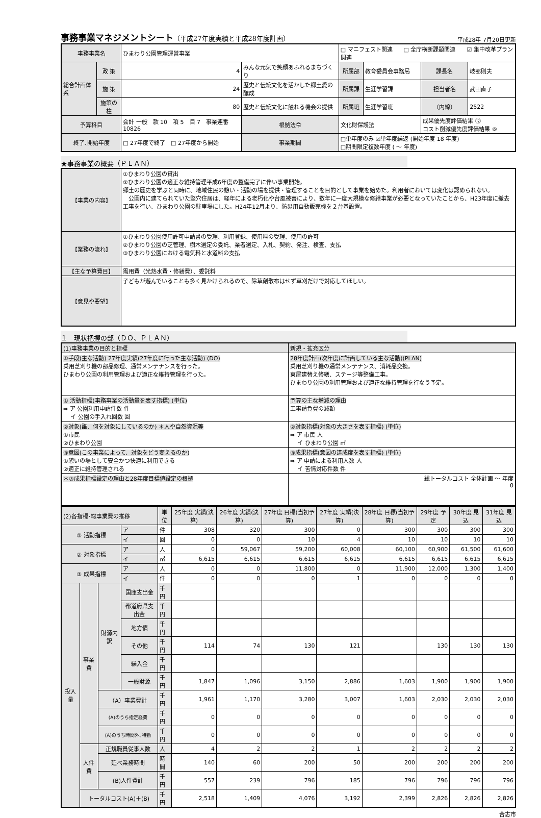事務事業マネジメントシート（平成27年度実績と平成28年度計画）
平成28年 7月20日更新
| 事務事業名 | | ひまわり公園管理運営事業 | | | □ マニフェスト関連 □ 全庁横断課題関連 ☑ 集中改革プラン関連 | | | |
| 総合計画体系 | 政 策 | 4 | みんな元気で笑顔あふれるまちづくり | | 所属部 | 教育委員会事務局 | 課長名 | 岐部則夫 |
| | 施 策 | 24 | 歴史と伝統文化を活かした郷土愛の醸成 | | 所属課 | 生涯学習課 | 担当者名 | 武田直子 |
| | 施策の柱 | 80 | 歴史と伝統文化に触れる機会の提供 | | 所属班 | 生涯学習班 | （内線） | 2522 |
| 予算科目 | | 会計 一般 款 10 項 5 目 7 事業連番 10826 | | 根拠法令 | 文化財保護法 | | 成果優先度評価結果 ⑫ コスト削減優先度評価結果 ⑥ | |
| 終了､開始年度 | | □ 27年度で終了 □ 27年度から開始 | | 事業期間 | □単年度のみ ☑単年度繰返 (開始年度 18 年度) □期間限定複数年度 ( ～ 年度) | | | |
★事務事業の概要（ＰＬＡＮ）
| 【事業の内容】 | ①ひまわり公園の貸出 ②ひまわり公園の適正な維持管理平成6年度の整備完了に伴い事業開始。 郷土の歴史を学ぶと同時に、地域住民の憩い・活動の場を提供・管理することを目的として事業を始めた。利用者においては変化は認められない。 公園内に建てられていた竪穴住居は、経年による老朽化や台風被害により、数年に一度大規模な修繕事業が必要となっていたことから、H23年度に撤去工事を行い、ひまわり公園の駐車場にした。H24年12月より、防災用自動販売機を２台基設置。 |
| 【業務の流れ】 | ①ひまわり公園使用許可申請書の受理、利用登録、使用料の受理、使用の許可 ②ひまわり公園の芝管理、樹木選定の委託、業者選定、入札、契約、発注、検査、支払 ③ひまわり公園における電気料と水道料の支払 |
| 【主な予算費目】 | 需用費（光熱水費・修繕費）、委託料 |
| 【意見や要望】 | 子どもが遊んでいることも多く見かけられるので、除草剤散布はせず草刈だけで対応してほしい。 |
１　現状把握の部（ＤＯ、ＰＬＡＮ）
| (1)事務事業の目的と指標 | 新規・拡充区分 |
| ①手段(主な活動) 27年度実績(27年度に行った主な活動) (DO) 乗用芝刈り機の部品修理、通常メンテナンスを行った。 ひまわり公園の利用管理および適正な維持管理を行った。 | 28年度計画(次年度に計画している主な活動)(PLAN) 乗用芝刈り機の通常メンテナンス、消耗品交換。 東屋建替え修繕、ステージ等整備工事。 ひまわり公園の利用管理および適正な維持管理を行なう予定。 |
| ① 活動指標(事務事業の活動量を表す指標) (単位) ⇒ ア 公園利用申請件数 件 イ 公園の手入れ回数 回 | 予算の主な増減の理由 工事請負費の減額 |
| ②対象(誰、何を対象にしているのか) ＊人や自然資源等 ①市民 ②ひまわり公園 | ②対象指標(対象の大きさを表す指標) (単位) ⇒ ア 市民 人 イ ひまわり公園 ㎡ |
| ③意図(この事業によって、対象をどう変えるのか) ①憩いの場として安全かつ快適に利用できる ②適正に維持管理される | ③成果指標(意図の達成度を表す指標) (単位) ⇒ ア 申請による利用人数 人 イ 苦情対応件数 件 |
| ＊③成果指標設定の理由と28年度目標値設定の根拠 | 総トータルコスト 全体計画 ～ 年度 0 |
| (2)各指標･総事業費の推移 | | | | 単位 | 25年度 実績(決算) | 26年度 実績(決算) | 27年度 目標(当初予算) | 27年度 実績(決算) | 28年度 目標(当初予算) | 29年度 予定 | 30年度 見込 | 31年度 見込 |
| ① 活動指標 | | | ア | 件 | 308 | 320 | 300 | 0 | 300 | 300 | 300 | 300 |
| | | | イ | 回 | 0 | 0 | 10 | 4 | 10 | 10 | 10 | 10 |
| ② 対象指標 | | | ア | 人 | 0 | 59,067 | 59,200 | 60,008 | 60,100 | 60,900 | 61,500 | 61,600 |
| | | | イ | ㎡ | 6,615 | 6,615 | 6,615 | 6,615 | 6,615 | 6,615 | 6,615 | 6,615 |
| ③ 成果指標 | | | ア | 人 | 0 | 0 | 11,800 | 0 | 11,900 | 12,000 | 1,300 | 1,400 |
| | | | イ | 件 | 0 | 0 | 0 | 1 | 0 | 0 | 0 | 0 |
| 投入量 | 事業費 | 財源内訳 | 国庫支出金 | 千円 | | | | | | | | |
| | | | 都道府県支出金 | 千円 | | | | | | | | |
| | | | 地方債 | 千円 | | | | | | | | |
| | | | その他 | 千円 | 114 | 74 | 130 | 121 | | 130 | 130 | 130 |
| | | | 繰入金 | 千円 | | | | | | | | |
| | | | 一般財源 | 千円 | 1,847 | 1,096 | 3,150 | 2,886 | 1,603 | 1,900 | 1,900 | 1,900 |
| | | （A）事業費計 | | 千円 | 1,961 | 1,170 | 3,280 | 3,007 | 1,603 | 2,030 | 2,030 | 2,030 |
| | | (A)のうち指定経費 | | 千円 | 0 | 0 | 0 | 0 | 0 | 0 | 0 | 0 |
| | | (A)のうち時間外､特勤 | | 千円 | 0 | 0 | 0 | 0 | 0 | 0 | 0 | 0 |
| | 人件費 | 正規職員従事人数 | | 人 | 4 | 2 | 2 | 1 | 2 | 2 | 2 | 2 |
| | | 延べ業務時間 | | 時間 | 140 | 60 | 200 | 50 | 200 | 200 | 200 | 200 |
| | | (B)人件費計 | | 千円 | 557 | 239 | 796 | 185 | 796 | 796 | 796 | 796 |
| | トータルコスト(A)＋(B) | | | 千円 | 2,518 | 1,409 | 4,076 | 3,192 | 2,399 | 2,826 | 2,826 | 2,826 |
合志市